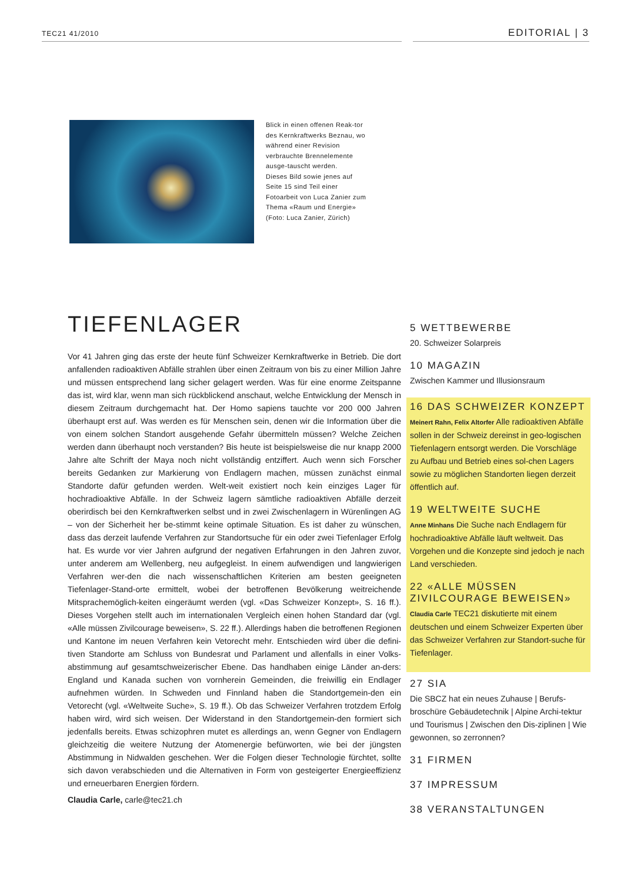TEC21 41/2010 EDITORIAL | 3
Blick in einen offenen Reak-tor des Kernkraftwerks Beznau, wo während einer Revision verbrauchte Brennelemente ausge-tauscht werden.
Dieses Bild sowie jenes auf Seite 15 sind Teil einer Fotoarbeit von Luca Zanier zum Thema «Raum und Energie»
(Foto: Luca Zanier, Zürich)
TIEFENLAGER
Vor 41 Jahren ging das erste der heute fünf Schweizer Kernkraftwerke in Betrieb. Die dort anfallenden radioaktiven Abfälle strahlen über einen Zeitraum von bis zu einer Million Jahre und müssen entsprechend lang sicher gelagert werden. Was für eine enorme Zeitspanne das ist, wird klar, wenn man sich rückblickend anschaut, welche Entwicklung der Mensch in diesem Zeitraum durchgemacht hat. Der Homo sapiens tauchte vor 200 000 Jahren überhaupt erst auf. Was werden es für Menschen sein, denen wir die Information über die von einem solchen Standort ausgehende Gefahr übermitteln müssen? Welche Zeichen werden dann überhaupt noch verstanden? Bis heute ist beispielsweise die nur knapp 2000 Jahre alte Schrift der Maya noch nicht vollständig entziffert. Auch wenn sich Forscher bereits Gedanken zur Markierung von Endlagern machen, müssen zunächst einmal Standorte dafür gefunden werden. Welt-weit existiert noch kein einziges Lager für hochradioaktive Abfälle. In der Schweiz lagern sämtliche radioaktiven Abfälle derzeit oberirdisch bei den Kernkraftwerken selbst und in zwei Zwischenlagern in Würenlingen AG – von der Sicherheit her be-stimmt keine optimale Situation. Es ist daher zu wünschen, dass das derzeit laufende Verfahren zur Standortsuche für ein oder zwei Tiefenlager Erfolg hat. Es wurde vor vier Jahren aufgrund der negativen Erfahrungen in den Jahren zuvor, unter anderem am Wellenberg, neu aufgegleist. In einem aufwendigen und langwierigen Verfahren wer-den die nach wissenschaftlichen Kriterien am besten geeigneten Tiefenlager-Stand-orte ermittelt, wobei der betroffenen Bevölkerung weitreichende Mitsprachemöglich-keiten eingeräumt werden (vgl. «Das Schweizer Konzept», S. 16 ff.). Dieses Vorgehen stellt auch im internationalen Vergleich einen hohen Standard dar (vgl. «Alle müssen Zivilcourage beweisen», S. 22 ff.). Allerdings haben die betroffenen Regionen und Kantone im neuen Verfahren kein Vetorecht mehr. Entschieden wird über die defini-tiven Standorte am Schluss von Bundesrat und Parlament und allenfalls in einer Volks-abstimmung auf gesamtschweizerischer Ebene. Das handhaben einige Länder an-ders: England und Kanada suchen von vornherein Gemeinden, die freiwillig ein Endlager aufnehmen würden. In Schweden und Finnland haben die Standortgemein-den ein Vetorecht (vgl. «Weltweite Suche», S. 19 ff.). Ob das Schweizer Verfahren trotzdem Erfolg haben wird, wird sich weisen. Der Widerstand in den Standortgemein-den formiert sich jedenfalls bereits. Etwas schizophren mutet es allerdings an, wenn Gegner von Endlagern gleichzeitig die weitere Nutzung der Atomenergie befürworten, wie bei der jüngsten Abstimmung in Nidwalden geschehen. Wer die Folgen dieser Technologie fürchtet, sollte sich davon verabschieden und die Alternativen in Form von gesteigerter Energieeffizienz und erneuerbaren Energien fördern.
Claudia Carle, carle@tec21.ch
5 WETTBEWERBE
20. Schweizer Solarpreis
10 MAGAZIN
Zwischen Kammer und Illusionsraum
16 DAS SCHWEIZER KONZEPT
Meinert Rahn, Felix Altorfer Alle radioaktiven Abfälle sollen in der Schweiz dereinst in geo-logischen Tiefenlagern entsorgt werden. Die Vorschläge zu Aufbau und Betrieb eines sol-chen Lagers sowie zu möglichen Standorten liegen derzeit öffentlich auf.
19 WELTWEITE SUCHE
Anne Minhans Die Suche nach Endlagern für hochradioaktive Abfälle läuft weltweit. Das Vorgehen und die Konzepte sind jedoch je nach Land verschieden.
22 «ALLE MÜSSEN ZIVILCOURAGE BEWEISEN»
Claudia Carle TEC21 diskutierte mit einem deutschen und einem Schweizer Experten über das Schweizer Verfahren zur Standort-suche für Tiefenlager.
27 SIA
Die SBCZ hat ein neues Zuhause | Berufs-broschüre Gebäudetechnik | Alpine Archi-tektur und Tourismus | Zwischen den Dis-ziplinen | Wie gewonnen, so zerronnen?
31 FIRMEN
37 IMPRESSUM
38 VERANSTALTUNGEN